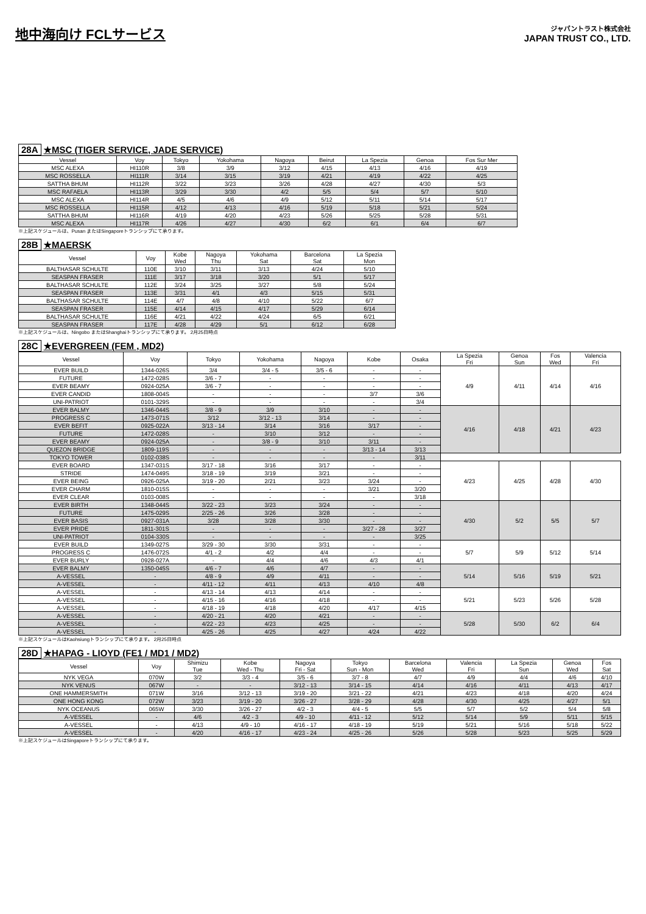地中海向け FCLサービス
ジャパントラスト株式会社
JAPAN TRUST CO., LTD.
28A ★MSC (TIGER SERVICE, JADE SERVICE)
| Vessel | Voy | Tokyo | Yokohama | Nagoya | Beirut | La Spezia | Genoa | Fos Sur Mer |
| --- | --- | --- | --- | --- | --- | --- | --- | --- |
| MSC ALEXA | HI110R | 3/8 | 3/9 | 3/12 | 4/15 | 4/13 | 4/16 | 4/19 |
| MSC ROSSELLA | HI111R | 3/14 | 3/15 | 3/19 | 4/21 | 4/19 | 4/22 | 4/25 |
| SATTHA BHUM | HI112R | 3/22 | 3/23 | 3/26 | 4/28 | 4/27 | 4/30 | 5/3 |
| MSC RAFAELA | HI113R | 3/29 | 3/30 | 4/2 | 5/5 | 5/4 | 5/7 | 5/10 |
| MSC ALEXA | HI114R | 4/5 | 4/6 | 4/9 | 5/12 | 5/11 | 5/14 | 5/17 |
| MSC ROSSELLA | HI115R | 4/12 | 4/13 | 4/16 | 5/19 | 5/18 | 5/21 | 5/24 |
| SATTHA BHUM | HI116R | 4/19 | 4/20 | 4/23 | 5/26 | 5/25 | 5/28 | 5/31 |
| MSC ALEXA | HI117R | 4/26 | 4/27 | 4/30 | 6/2 | 6/1 | 6/4 | 6/7 |
※上記スケジュールは、Pusan またはSingaporeトランシップにて承ります。
28B ★MAERSK
| Vessel | Voy | Kobe Wed | Nagoya Thu | Yokohama Sat | Barcelona Sat | La Spezia Mon |
| --- | --- | --- | --- | --- | --- | --- |
| BALTHASAR SCHULTE | 110E | 3/10 | 3/11 | 3/13 | 4/24 | 5/10 |
| SEASPAN FRASER | 111E | 3/17 | 3/18 | 3/20 | 5/1 | 5/17 |
| BALTHASAR SCHULTE | 112E | 3/24 | 3/25 | 3/27 | 5/8 | 5/24 |
| SEASPAN FRASER | 113E | 3/31 | 4/1 | 4/3 | 5/15 | 5/31 |
| BALTHASAR SCHULTE | 114E | 4/7 | 4/8 | 4/10 | 5/22 | 6/7 |
| SEASPAN FRASER | 115E | 4/14 | 4/15 | 4/17 | 5/29 | 6/14 |
| BALTHASAR SCHULTE | 116E | 4/21 | 4/22 | 4/24 | 6/5 | 6/21 |
| SEASPAN FRASER | 117E | 4/28 | 4/29 | 5/1 | 6/12 | 6/28 |
※上記スケジュールは、Ningobo またはShanghaiトランシップにて承ります。 2月25日時点
28C ★EVERGREEN (FEM , MD2)
| Vessel | Voy | Tokyo | Yokohama | Nagoya | Kobe | Osaka | La Spezia Fri | Genoa Sun | Fos Wed | Valencia Fri |
| --- | --- | --- | --- | --- | --- | --- | --- | --- | --- | --- |
| EVER BUILD | 1344-026S | 3/4 | 3/4 - 5 | 3/5 - 6 | - | - | 4/9 | 4/11 | 4/14 | 4/16 |
| FUTURE | 1472-028S | 3/6 - 7 | - | - | - | - | | | | |
| EVER BEAMY | 0924-025A | 3/6 - 7 | - | - | - | - | | | | |
| EVER CANDID | 1808-004S | - | - | - | 3/7 | 3/6 | | | | |
| UNI-PATRIOT | 0101-329S | - | - | - | - | 3/4 | | | | |
| EVER BALMY | 1346-044S | 3/8 - 9 | 3/9 | 3/10 | - | - | 4/16 | 4/18 | 4/21 | 4/23 |
| PROGRESS C | 1473-071S | 3/12 | 3/12 - 13 | 3/14 | - | - | | | | |
| EVER BEFIT | 0925-022A | 3/13 - 14 | 3/14 | 3/16 | 3/17 | - | | | | |
| FUTURE | 1472-028S | - | 3/10 | 3/12 | - | - | | | | |
| EVER BEAMY | 0924-025A | - | 3/8 - 9 | 3/10 | 3/11 | - | | | | |
| QUEZON BRIDGE | 1809-119S | - | - | - | 3/13 - 14 | 3/13 | | | | |
| TOKYO TOWER | 0102-038S | - | - | - | - | 3/11 | | | | |
| EVER BOARD | 1347-031S | 3/17 - 18 | 3/16 | 3/17 | - | - | 4/23 | 4/25 | 4/28 | 4/30 |
| STRIDE | 1474-049S | 3/18 - 19 | 3/19 | 3/21 | - | - | | | | |
| EVER BEING | 0926-025A | 3/19 - 20 | 2/21 | 3/23 | 3/24 | - | | | | |
| EVER CHARM | 1810-015S | - | - | - | 3/21 | 3/20 | | | | |
| EVER CLEAR | 0103-008S | - | - | - | - | 3/18 | | | | |
| EVER BIRTH | 1348-044S | 3/22 - 23 | 3/23 | 3/24 | - | - | 4/30 | 5/2 | 5/5 | 5/7 |
| FUTURE | 1475-029S | 2/25 - 26 | 3/26 | 3/28 | - | - | | | | |
| EVER BASIS | 0927-031A | 3/28 | 3/28 | 3/30 | - | - | | | | |
| EVER PRIDE | 1811-301S | - | - | - | 3/27 - 28 | 3/27 | | | | |
| UNI-PATRIOT | 0104-330S | - | - | - | - | 3/25 | | | | |
| EVER BUILD | 1349-027S | 3/29 - 30 | 3/30 | 3/31 | - | - | 5/7 | 5/9 | 5/12 | 5/14 |
| PROGRESS C | 1476-072S | 4/1 - 2 | 4/2 | 4/4 | - | - | | | | |
| EVER BURLY | 0928-027A | - | 4/4 | 4/6 | 4/3 | 4/1 | | | | |
| EVER BALMY | 1350-045S | 4/6 - 7 | 4/6 | 4/7 | - | - | 5/14 | 5/16 | 5/19 | 5/21 |
| A-VESSEL | - | 4/8 - 9 | 4/9 | 4/11 | - | - | | | | |
| A-VESSEL | - | 4/11 - 12 | 4/11 | 4/13 | 4/10 | 4/8 | | | | |
| A-VESSEL | - | 4/13 - 14 | 4/13 | 4/14 | - | - | 5/21 | 5/23 | 5/26 | 5/28 |
| A-VESSEL | - | 4/15 - 16 | 4/16 | 4/18 | - | - | | | | |
| A-VESSEL | - | 4/18 - 19 | 4/18 | 4/20 | 4/17 | 4/15 | | | | |
| A-VESSEL | - | 4/20 - 21 | 4/20 | 4/21 | - | - | 5/28 | 5/30 | 6/2 | 6/4 |
| A-VESSEL | - | 4/22 - 23 | 4/23 | 4/25 | - | - | | | | |
| A-VESSEL | - | 4/25 - 26 | 4/25 | 4/27 | 4/24 | 4/22 | | | | |
※上記スケジュールはKaohsiungトランシップにて承ります。 2月25日時点
28D ★HAPAG - LIOYD (FE1 / MD1 / MD2)
| Vessel | Voy | Shimizu Tue | Kobe Wed - Thu | Nagoya Fri - Sat | Tokyo Sun - Mon | Barcelona Wed | Valencia Fri | La Spezia Sun | Genoa Wed | Fos Sat |
| --- | --- | --- | --- | --- | --- | --- | --- | --- | --- | --- |
| NYK VEGA | 070W | 3/2 | 3/3 - 4 | 3/5 - 6 | 3/7 - 8 | 4/7 | 4/9 | 4/4 | 4/6 | 4/10 |
| NYK VENUS | 067W | - | - | 3/12 - 13 | 3/14 - 15 | 4/14 | 4/16 | 4/11 | 4/13 | 4/17 |
| ONE HAMMERSMITH | 071W | 3/16 | 3/12 - 13 | 3/19 - 20 | 3/21 - 22 | 4/21 | 4/23 | 4/18 | 4/20 | 4/24 |
| ONE HONG KONG | 072W | 3/23 | 3/19 - 20 | 3/26 - 27 | 3/28 - 29 | 4/28 | 4/30 | 4/25 | 4/27 | 5/1 |
| NYK OCEANUS | 065W | 3/30 | 3/26 - 27 | 4/2 - 3 | 4/4 - 5 | 5/5 | 5/7 | 5/2 | 5/4 | 5/8 |
| A-VESSEL | - | 4/6 | 4/2 - 3 | 4/9 - 10 | 4/11 - 12 | 5/12 | 5/14 | 5/9 | 5/11 | 5/15 |
| A-VESSEL | - | 4/13 | 4/9 - 10 | 4/16 - 17 | 4/18 - 19 | 5/19 | 5/21 | 5/16 | 5/18 | 5/22 |
| A-VESSEL | - | 4/20 | 4/16 - 17 | 4/23 - 24 | 4/25 - 26 | 5/26 | 5/28 | 5/23 | 5/25 | 5/29 |
※上記スケジュールはSingaporeトランシップにて承ります。